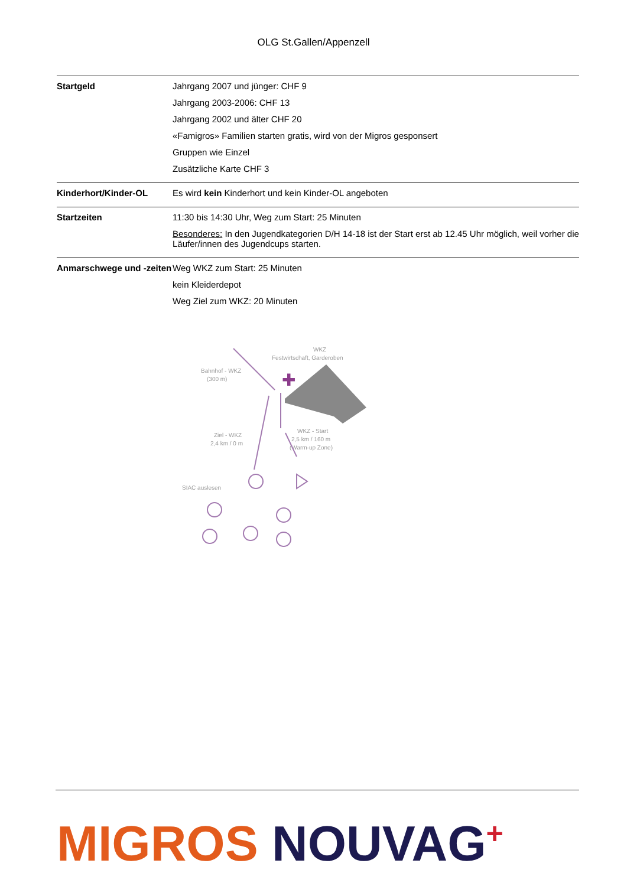OLG St.Gallen/Appenzell
| Startgeld | Jahrgang 2007 und jünger: CHF 9 Jahrgang 2003-2006: CHF 13 Jahrgang 2002 und älter CHF 20 «Famigros» Familien starten gratis, wird von der Migros gesponsert Gruppen wie Einzel Zusätzliche Karte CHF 3 |
| Kinderhort/Kinder-OL | Es wird kein Kinderhort und kein Kinder-OL angeboten |
| Startzeiten | 11:30 bis 14:30 Uhr, Weg zum Start: 25 Minuten Besonderes: In den Jugendkategorien D/H 14-18 ist der Start erst ab 12.45 Uhr möglich, weil vorher die Läufer/innen des Jugendcups starten. |
| Anmarschwege und -zeiten | Weg WKZ zum Start: 25 Minuten kein Kleiderdepot Weg Ziel zum WKZ: 20 Minuten |
WKZ
Festwirtschaft, Garderoben
Bahnhof - WKZ
(300 m)
Ziel - WKZ
2,4 km / 0 m
WKZ - Start
2,5 km / 160 m
(Warm-up Zone)
SIAC auslesen
✚
MIGROS NOUVAG<sup>+</sup>